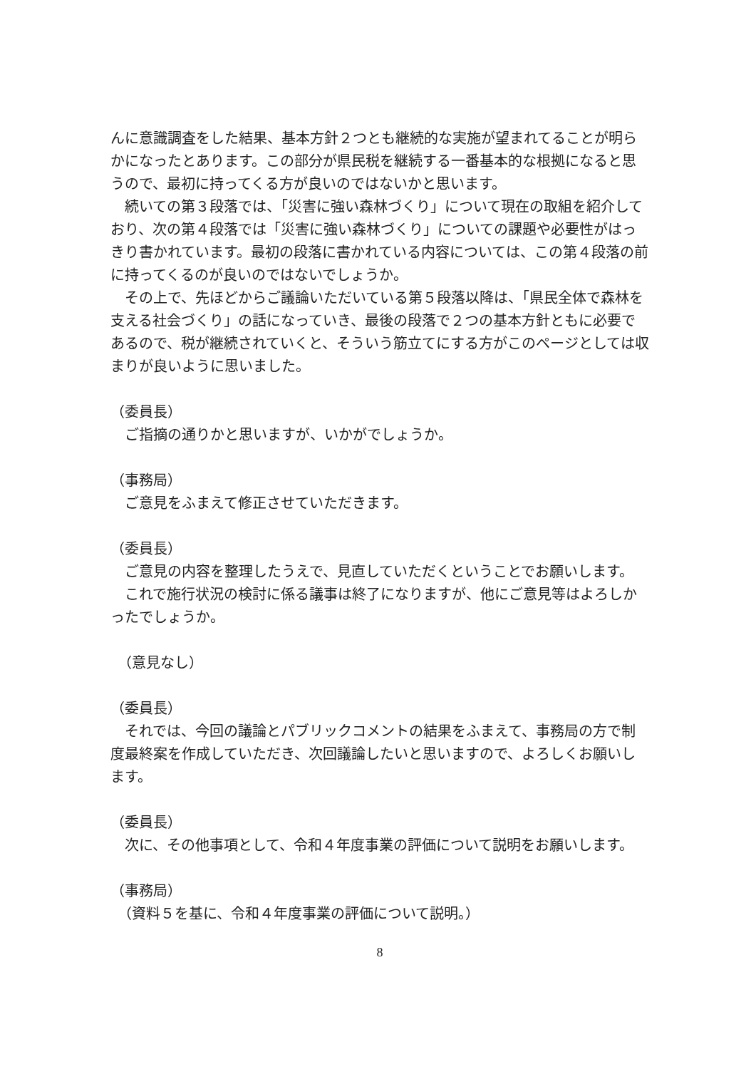んに意識調査をした結果、基本方針２つとも継続的な実施が望まれてることが明らかになったとあります。この部分が県民税を継続する一番基本的な根拠になると思うので、最初に持ってくる方が良いのではないかと思います。
　続いての第３段落では、「災害に強い森林づくり」について現在の取組を紹介しており、次の第４段落では「災害に強い森林づくり」についての課題や必要性がはっきり書かれています。最初の段落に書かれている内容については、この第４段落の前に持ってくるのが良いのではないでしょうか。
　その上で、先ほどからご議論いただいている第５段落以降は、「県民全体で森林を支える社会づくり」の話になっていき、最後の段落で２つの基本方針ともに必要であるので、税が継続されていくと、そういう筋立てにする方がこのページとしては収まりが良いように思いました。
（委員長）
　ご指摘の通りかと思いますが、いかがでしょうか。
（事務局）
　ご意見をふまえて修正させていただきます。
（委員長）
　ご意見の内容を整理したうえで、見直していただくということでお願いします。
　これで施行状況の検討に係る議事は終了になりますが、他にご意見等はよろしかったでしょうか。
　（意見なし）
（委員長）
　それでは、今回の議論とパブリックコメントの結果をふまえて、事務局の方で制度最終案を作成していただき、次回議論したいと思いますので、よろしくお願いします。
（委員長）
　次に、その他事項として、令和４年度事業の評価について説明をお願いします。
（事務局）
　（資料５を基に、令和４年度事業の評価について説明。）
8